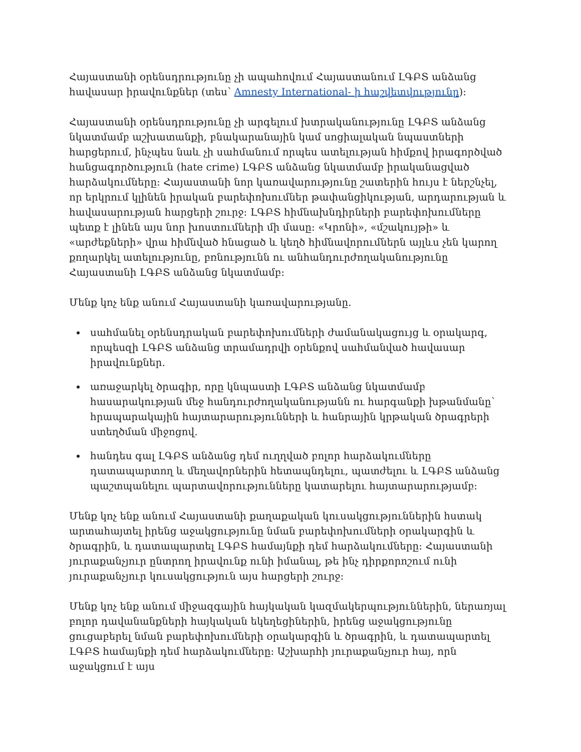Հայաստանի օրենսդրությունը չի ապահովում Հայաստանում ԼԳԲՏ անձանց հավասար իրավունքներ (տես՝ Amnesty International- ի հաշվետվությունը):
Հայաստանի օրենսդրությունը չի արգելում խտրականությունը ԼԳԲՏ անձանց նկատմամբ աշխատանքի, բնակարանային կամ սոցիալական նպաստների հարցերում, ինչպես նաև չի սահմանում որպես ատելության հիմքով իրագործված հանցագործություն (hate crime) ԼԳԲՏ անձանց նկատմամբ իրականացված հարձակումները: Հայաստանի նոր կառավարությունը շատերին հույս է ներշնչել, որ երկրում կլինեն իրական բարեփոխումներ թափանցիկության, արդարության և հավասարության հարցերի շուրջ: ԼԳԲՏ հիմնախնդիրների բարեփոխումները պետք է լինեն այս նոր խոստումների մի մասը: «Կրոնի», «մշակույթի» և «արժեքների» վրա հիմնված հնացած և կեղծ հիմնավորումներն այլևս չեն կարող քողարկել ատելությունը, բռնությունն ու անհանդուրժողականությունը Հայաստանի ԼԳԲՏ անձանց նկատմամբ:
Մենք կոչ ենք անում Հայաստանի կառավարությանը.
սահմանել օրենսդրական բարեփոխումների ժամանակացույց և օրակարգ, որպեսզի ԼԳԲՏ անձանց տրամադրվի օրենքով սահմանված հավասար իրավունքներ.
առաջարկել ծրագիր, որը կնպաստի ԼԳԲՏ անձանց նկատմամբ հասարակության մեջ հանդուրժողականությանն ու հարգանքի խթանմանը՝ հրապարակային հայտարարությունների և հանրային կրթական ծրագրերի ստեղծման միջոցով.
հանդես գալ ԼԳԲՏ անձանց դեմ ուղղված բոլոր հարձակումները դատապարտող և մեղավորներին հետապնդելու, պատժելու և ԼԳԲՏ անձանց պաշտպանելու պարտավորությունները կատարելու հայտարարությամբ:
Մենք կոչ ենք անում Հայաստանի քաղաքական կուսակցություններին հստակ արտահայտել իրենց աջակցությունը նման բարեփոխումների օրակարգին և ծրագրին, և դատապարտել ԼԳԲՏ համայնքի դեմ հարձակումները: Հայաստանի յուրաքանչյուր ընտրող իրավունք ունի իմանալ, թե ինչ դիրքորոշում ունի յուրաքանչյուր կուսակցություն այս հարցերի շուրջ:
Մենք կոչ ենք անում միջազգային հայկական կազմակերպություններին, ներառյալ բոլոր դավանանքների հայկական եկեղեցիներին, իրենց աջակցությունը ցուցաբերել նման բարեփոխումների օրակարգին և ծրագրին, և դատապարտել ԼԳԲՏ համայնքի դեմ հարձակումները: Աշխարհի յուրաքանչյուր հայ, որն աջակցում է այս